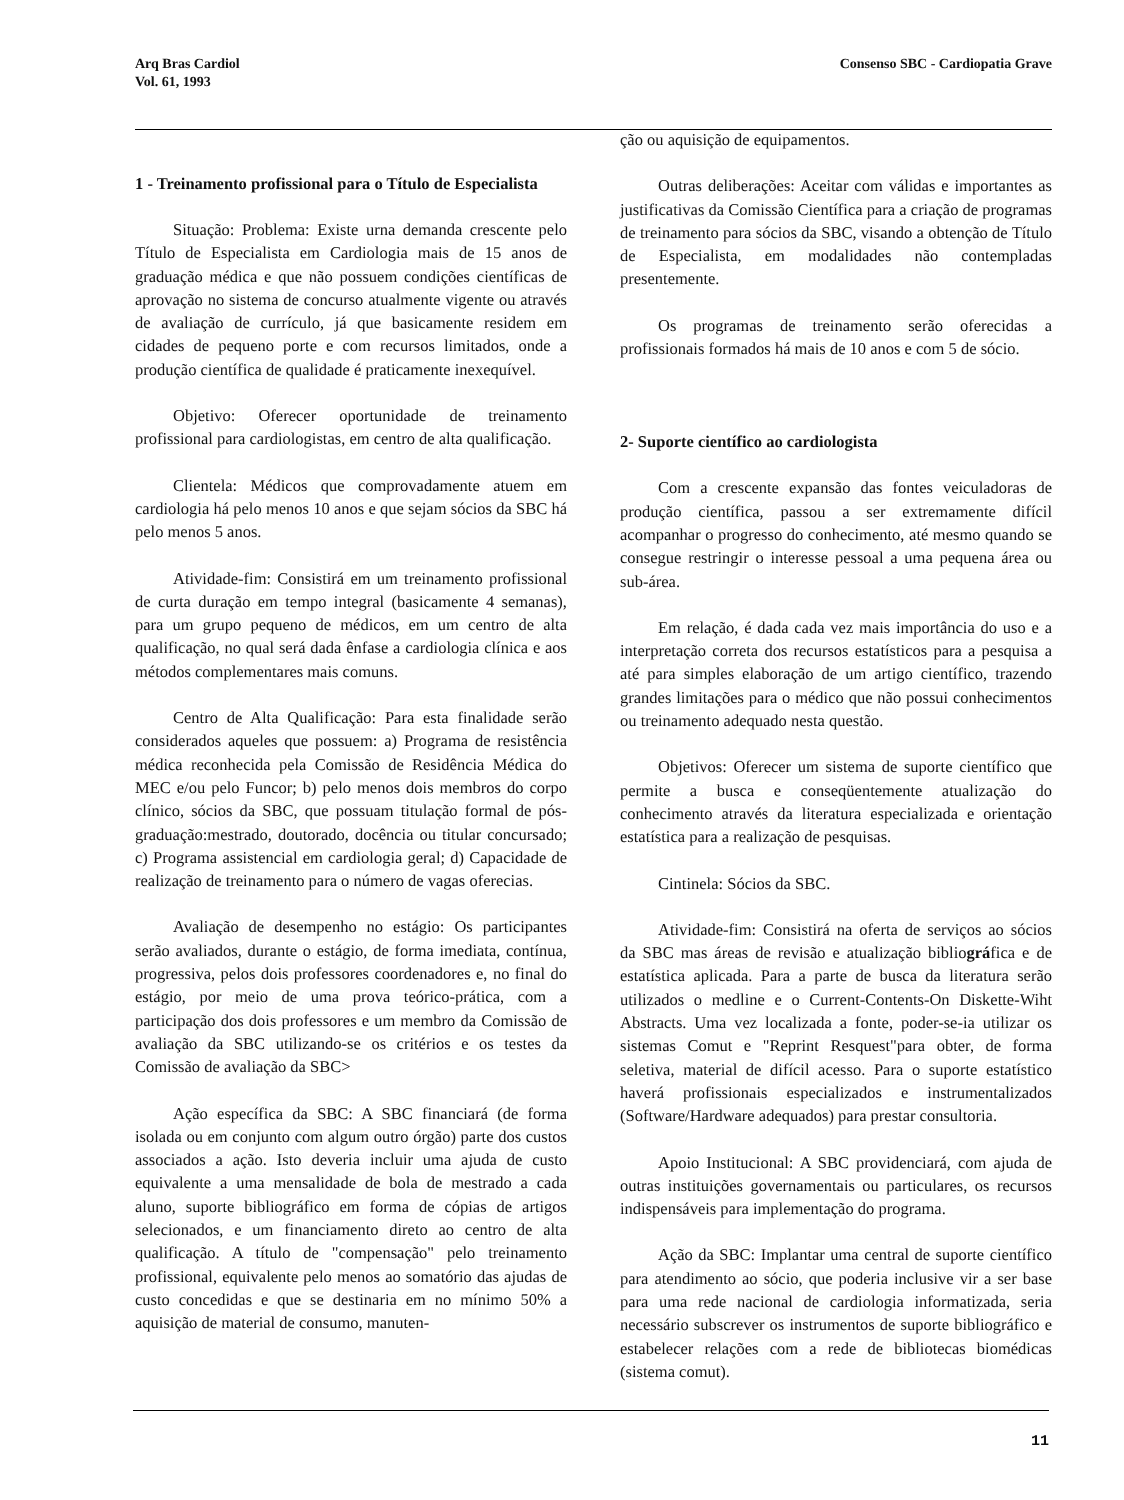Arq Bras Cardiol
Vol. 61, 1993
Consenso SBC - Cardiopatia Grave
1 - Treinamento profissional para o Título de Especialista
Situação: Problema: Existe urna demanda crescente pelo Título de Especialista em Cardiologia mais de 15 anos de graduação médica e que não possuem condições científicas de aprovação no sistema de concurso atualmente vigente ou através de avaliação de currículo, já que basicamente residem em cidades de pequeno porte e com recursos limitados, onde a produção científica de qualidade é praticamente inexequível.
Objetivo: Oferecer oportunidade de treinamento profissional para cardiologistas, em centro de alta qualificação.
Clientela: Médicos que comprovadamente atuem em cardiologia há pelo menos 10 anos e que sejam sócios da SBC há pelo menos 5 anos.
Atividade-fim: Consistirá em um treinamento profissional de curta duração em tempo integral (basicamente 4 semanas), para um grupo pequeno de médicos, em um centro de alta qualificação, no qual será dada ênfase a cardiologia clínica e aos métodos complementares mais comuns.
Centro de Alta Qualificação: Para esta finalidade serão considerados aqueles que possuem: a) Programa de resistência médica reconhecida pela Comissão de Residência Médica do MEC e/ou pelo Funcor; b) pelo menos dois membros do corpo clínico, sócios da SBC, que possuam titulação formal de pós-graduação:mestrado, doutorado, docência ou titular concursado; c) Programa assistencial em cardiologia geral; d) Capacidade de realização de treinamento para o número de vagas oferecias.
Avaliação de desempenho no estágio: Os participantes serão avaliados, durante o estágio, de forma imediata, contínua, progressiva, pelos dois professores coordenadores e, no final do estágio, por meio de uma prova teórico-prática, com a participação dos dois professores e um membro da Comissão de avaliação da SBC utilizando-se os critérios e os testes da Comissão de avaliação da SBC>
Ação específica da SBC: A SBC financiará (de forma isolada ou em conjunto com algum outro órgão) parte dos custos associados a ação. Isto deveria incluir uma ajuda de custo equivalente a uma mensalidade de bola de mestrado a cada aluno, suporte bibliográfico em forma de cópias de artigos selecionados, e um financiamento direto ao centro de alta qualificação. A título de "compensação" pelo treinamento profissional, equivalente pelo menos ao somatório das ajudas de custo concedidas e que se destinaria em no mínimo 50% a aquisição de material de consumo, manuten-
ção ou aquisição de equipamentos.
Outras deliberações: Aceitar com válidas e importantes as justificativas da Comissão Científica para a criação de programas de treinamento para sócios da SBC, visando a obtenção de Título de Especialista, em modalidades não contempladas presentemente.
Os programas de treinamento serão oferecidas a profissionais formados há mais de 10 anos e com 5 de sócio.
2- Suporte científico ao cardiologista
Com a crescente expansão das fontes veiculadoras de produção científica, passou a ser extremamente difícil acompanhar o progresso do conhecimento, até mesmo quando se consegue restringir o interesse pessoal a uma pequena área ou sub-área.
Em relação, é dada cada vez mais importância do uso e a interpretação correta dos recursos estatísticos para a pesquisa a até para simples elaboração de um artigo científico, trazendo grandes limitações para o médico que não possui conhecimentos ou treinamento adequado nesta questão.
Objetivos: Oferecer um sistema de suporte científico que permite a busca e conseqüentemente atualização do conhecimento através da literatura especializada e orientação estatística para a realização de pesquisas.
Cintinela: Sócios da SBC.
Atividade-fim: Consistirá na oferta de serviços ao sócios da SBC mas áreas de revisão e atualização bibliográfica e de estatística aplicada. Para a parte de busca da literatura serão utilizados o medline e o Current-Contents-On Diskette-Wiht Abstracts. Uma vez localizada a fonte, poder-se-ia utilizar os sistemas Comut e "Reprint Resquest"para obter, de forma seletiva, material de difícil acesso. Para o suporte estatístico haverá profissionais especializados e instrumentalizados (Software/Hardware adequados) para prestar consultoria.
Apoio Institucional: A SBC providenciará, com ajuda de outras instituições governamentais ou particulares, os recursos indispensáveis para implementação do programa.
Ação da SBC: Implantar uma central de suporte científico para atendimento ao sócio, que poderia inclusive vir a ser base para uma rede nacional de cardiologia informatizada, seria necessário subscrever os instrumentos de suporte bibliográfico e estabelecer relações com a rede de bibliotecas biomédicas (sistema comut).
11